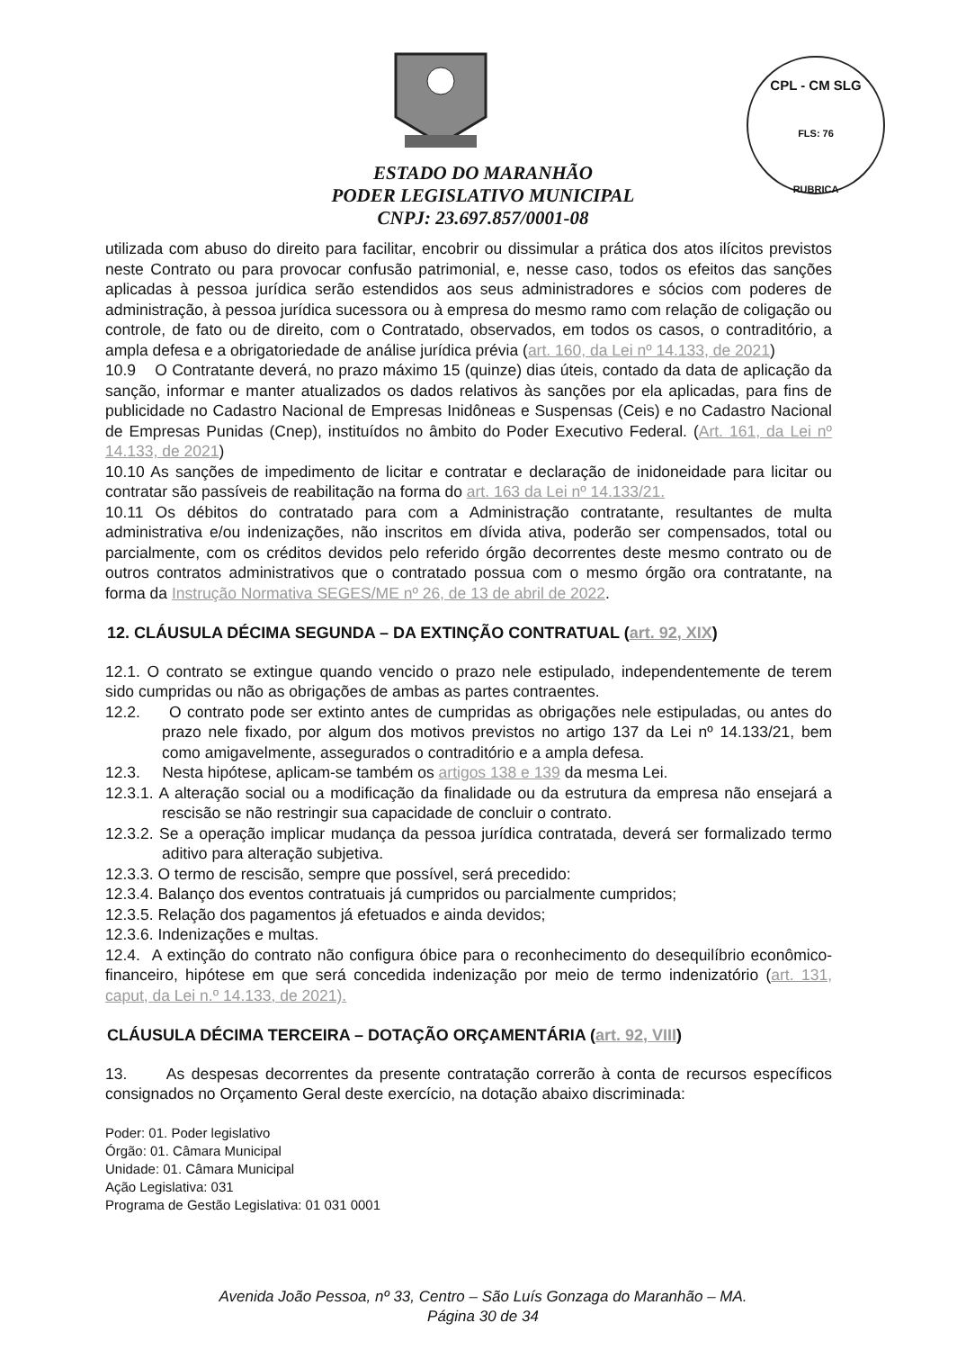CPL - CM SLG
FLS: 76
RUBRICA
ESTADO DO MARANHÃO
PODER LEGISLATIVO MUNICIPAL
CNPJ: 23.697.857/0001-08
utilizada com abuso do direito para facilitar, encobrir ou dissimular a prática dos atos ilícitos previstos neste Contrato ou para provocar confusão patrimonial, e, nesse caso, todos os efeitos das sanções aplicadas à pessoa jurídica serão estendidos aos seus administradores e sócios com poderes de administração, à pessoa jurídica sucessora ou à empresa do mesmo ramo com relação de coligação ou controle, de fato ou de direito, com o Contratado, observados, em todos os casos, o contraditório, a ampla defesa e a obrigatoriedade de análise jurídica prévia (art. 160, da Lei nº 14.133, de 2021)
10.9 O Contratante deverá, no prazo máximo 15 (quinze) dias úteis, contado da data de aplicação da sanção, informar e manter atualizados os dados relativos às sanções por ela aplicadas, para fins de publicidade no Cadastro Nacional de Empresas Inidôneas e Suspensas (Ceis) e no Cadastro Nacional de Empresas Punidas (Cnep), instituídos no âmbito do Poder Executivo Federal. (Art. 161, da Lei nº 14.133, de 2021)
10.10 As sanções de impedimento de licitar e contratar e declaração de inidoneidade para licitar ou contratar são passíveis de reabilitação na forma do art. 163 da Lei nº 14.133/21.
10.11 Os débitos do contratado para com a Administração contratante, resultantes de multa administrativa e/ou indenizações, não inscritos em dívida ativa, poderão ser compensados, total ou parcialmente, com os créditos devidos pelo referido órgão decorrentes deste mesmo contrato ou de outros contratos administrativos que o contratado possua com o mesmo órgão ora contratante, na forma da Instrução Normativa SEGES/ME nº 26, de 13 de abril de 2022.
12. CLÁUSULA DÉCIMA SEGUNDA – DA EXTINÇÃO CONTRATUAL (art. 92, XIX)
12.1. O contrato se extingue quando vencido o prazo nele estipulado, independentemente de terem sido cumpridas ou não as obrigações de ambas as partes contraentes.
12.2. O contrato pode ser extinto antes de cumpridas as obrigações nele estipuladas, ou antes do prazo nele fixado, por algum dos motivos previstos no artigo 137 da Lei nº 14.133/21, bem como amigavelmente, assegurados o contraditório e a ampla defesa.
12.3. Nesta hipótese, aplicam-se também os artigos 138 e 139 da mesma Lei.
12.3.1. A alteração social ou a modificação da finalidade ou da estrutura da empresa não ensejará a rescisão se não restringir sua capacidade de concluir o contrato.
12.3.2. Se a operação implicar mudança da pessoa jurídica contratada, deverá ser formalizado termo aditivo para alteração subjetiva.
12.3.3. O termo de rescisão, sempre que possível, será precedido:
12.3.4. Balanço dos eventos contratuais já cumpridos ou parcialmente cumpridos;
12.3.5. Relação dos pagamentos já efetuados e ainda devidos;
12.3.6. Indenizações e multas.
12.4. A extinção do contrato não configura óbice para o reconhecimento do desequilíbrio econômico-financeiro, hipótese em que será concedida indenização por meio de termo indenizatório (art. 131, caput, da Lei n.º 14.133, de 2021).
CLÁUSULA DÉCIMA TERCEIRA – DOTAÇÃO ORÇAMENTÁRIA (art. 92, VIII)
13. As despesas decorrentes da presente contratação correrão à conta de recursos específicos consignados no Orçamento Geral deste exercício, na dotação abaixo discriminada:
Poder: 01. Poder legislativo
Órgão: 01. Câmara Municipal
Unidade: 01. Câmara Municipal
Ação Legislativa: 031
Programa de Gestão Legislativa: 01 031 0001
Avenida João Pessoa, nº 33, Centro – São Luís Gonzaga do Maranhão – MA.
Página 30 de 34